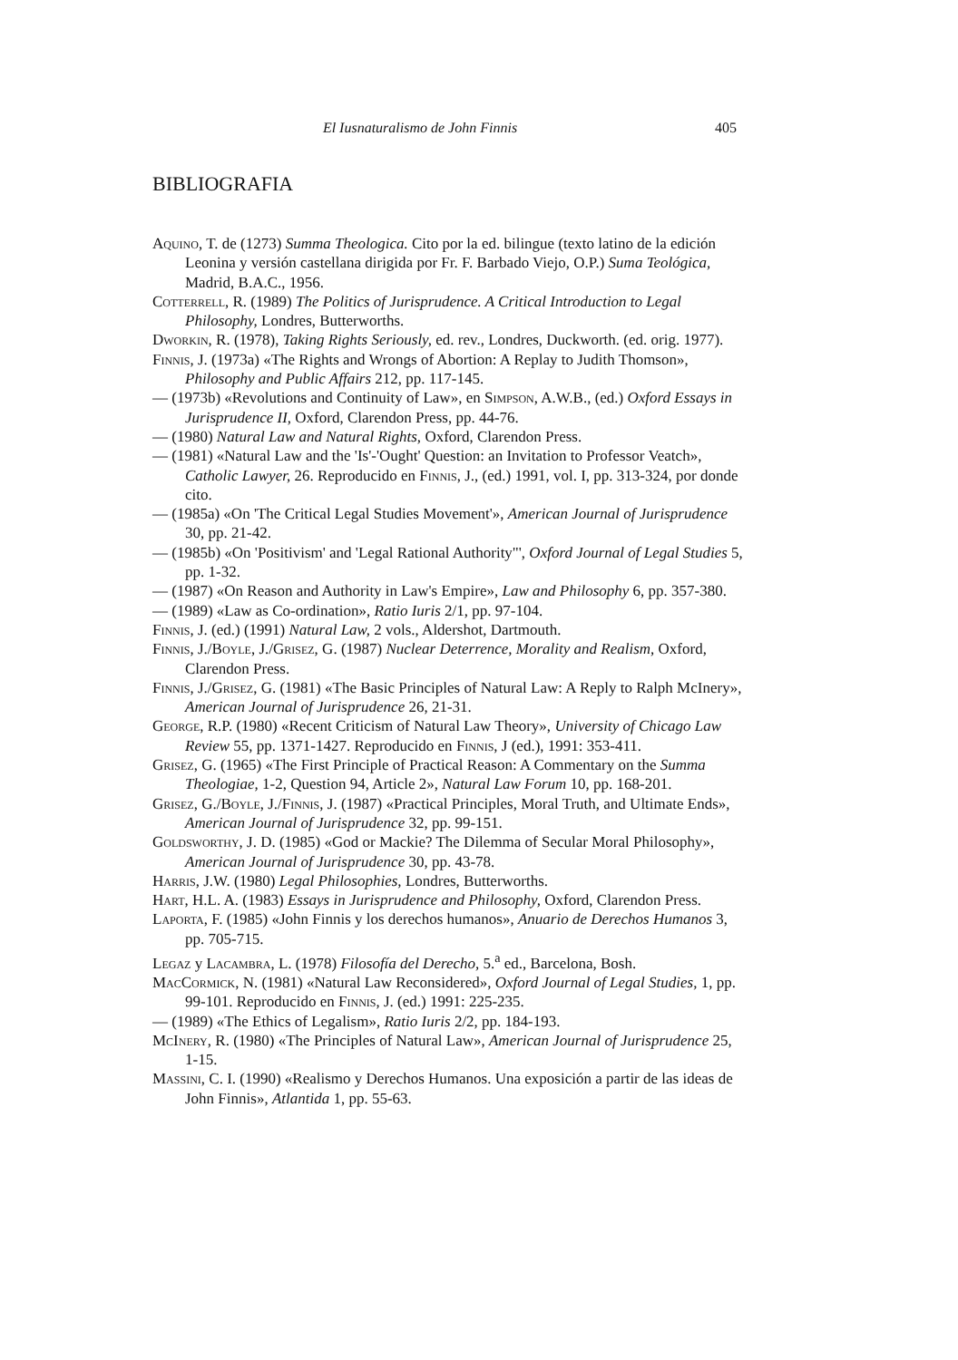El Iusnaturalismo de John Finnis 405
BIBLIOGRAFIA
Aquino, T. de (1273) Summa Theologica. Cito por la ed. bilingue (texto latino de la edición Leonina y versión castellana dirigida por Fr. F. Barbado Viejo, O.P.) Suma Teológica, Madrid, B.A.C., 1956.
Cotterrell, R. (1989) The Politics of Jurisprudence. A Critical Introduction to Legal Philosophy, Londres, Butterworths.
Dworkin, R. (1978), Taking Rights Seriously, ed. rev., Londres, Duckworth. (ed. orig. 1977).
Finnis, J. (1973a) «The Rights and Wrongs of Abortion: A Replay to Judith Thomson», Philosophy and Public Affairs 212, pp. 117-145.
— (1973b) «Revolutions and Continuity of Law», en Simpson, A.W.B., (ed.) Oxford Essays in Jurisprudence II, Oxford, Clarendon Press, pp. 44-76.
— (1980) Natural Law and Natural Rights, Oxford, Clarendon Press.
— (1981) «Natural Law and the 'Is'-'Ought' Question: an Invitation to Professor Veatch», Catholic Lawyer, 26. Reproducido en Finnis, J., (ed.) 1991, vol. I, pp. 313-324, por donde cito.
— (1985a) «On 'The Critical Legal Studies Movement'», American Journal of Jurisprudence 30, pp. 21-42.
— (1985b) «On 'Positivism' and 'Legal Rational Authority"', Oxford Journal of Legal Studies 5, pp. 1-32.
— (1987) «On Reason and Authority in Law's Empire», Law and Philosophy 6, pp. 357-380.
— (1989) «Law as Co-ordination», Ratio Iuris 2/1, pp. 97-104.
Finnis, J. (ed.) (1991) Natural Law, 2 vols., Aldershot, Dartmouth.
Finnis, J./Boyle, J./Grisez, G. (1987) Nuclear Deterrence, Morality and Realism, Oxford, Clarendon Press.
Finnis, J./Grisez, G. (1981) «The Basic Principles of Natural Law: A Reply to Ralph McInery», American Journal of Jurisprudence 26, 21-31.
George, R.P. (1980) «Recent Criticism of Natural Law Theory», University of Chicago Law Review 55, pp. 1371-1427. Reproducido en Finnis, J (ed.), 1991: 353-411.
Grisez, G. (1965) «The First Principle of Practical Reason: A Commentary on the Summa Theologiae, 1-2, Question 94, Article 2», Natural Law Forum 10, pp. 168-201.
Grisez, G./Boyle, J./Finnis, J. (1987) «Practical Principles, Moral Truth, and Ultimate Ends», American Journal of Jurisprudence 32, pp. 99-151.
Goldsworthy, J. D. (1985) «God or Mackie? The Dilemma of Secular Moral Philosophy», American Journal of Jurisprudence 30, pp. 43-78.
Harris, J.W. (1980) Legal Philosophies, Londres, Butterworths.
Hart, H.L. A. (1983) Essays in Jurisprudence and Philosophy, Oxford, Clarendon Press.
Laporta, F. (1985) «John Finnis y los derechos humanos», Anuario de Derechos Humanos 3, pp. 705-715.
Legaz y Lacambra, L. (1978) Filosofía del Derecho, 5.<sup>a</sup> ed., Barcelona, Bosh.
MacCormick, N. (1981) «Natural Law Reconsidered», Oxford Journal of Legal Studies, 1, pp. 99-101. Reproducido en Finnis, J. (ed.) 1991: 225-235.
— (1989) «The Ethics of Legalism», Ratio Iuris 2/2, pp. 184-193.
McInery, R. (1980) «The Principles of Natural Law», American Journal of Jurisprudence 25, 1-15.
Massini, C. I. (1990) «Realismo y Derechos Humanos. Una exposición a partir de las ideas de John Finnis», Atlantida 1, pp. 55-63.